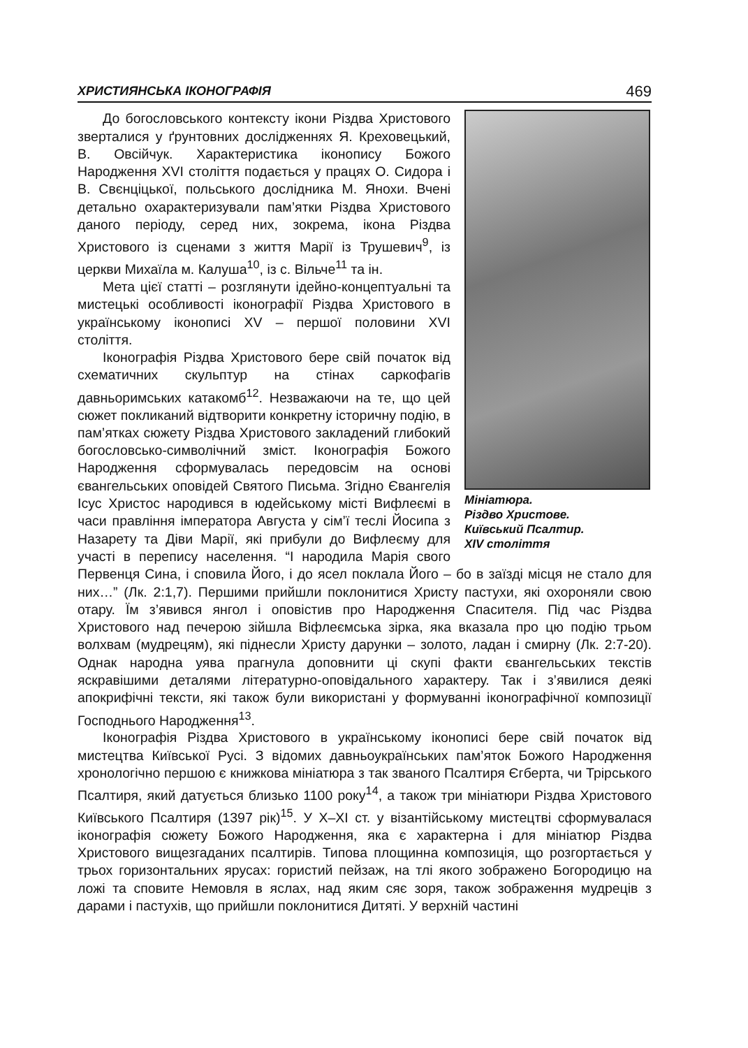ХРИСТИЯНСЬКА ІКОНОГРАФІЯ 469
Мініатюра.
Різдво Христове.
Київський Псалтир.
XIV століття
До богословського контексту ікони Різдва Христового зверталися у ґрунтовних дослідженнях Я. Креховецький, В. Овсійчук. Характеристика іконопису Божого Народження XVI століття подається у працях О. Сидора і В. Свєнціцької, польського дослідника М. Янохи. Вчені детально охарактеризували пам’ятки Різдва Христового даного періоду, серед них, зокрема, ікона Різдва Христового із сценами з життя Марії із Трушевич<sup>9</sup>, із церкви Михаїла м. Калуша<sup>10</sup>, із с. Вільче<sup>11</sup> та ін.
Мета цієї статті – розглянути ідейно-концептуальні та мистецькі особливості іконографії Різдва Христового в українському іконописі XV – першої половини XVI століття.
Іконографія Різдва Христового бере свій початок від схематичних скульптур на стінах саркофагів давньоримських катакомб<sup>12</sup>. Незважаючи на те, що цей сюжет покликаний відтворити конкретну історичну подію, в пам’ятках сюжету Різдва Христового закладений глибокий богословсько-символічний зміст. Іконографія Божого Народження сформувалась передовсім на основі євангельських оповідей Святого Письма. Згідно Євангелія Ісус Христос народився в юдейському місті Вифлеємі в часи правління імператора Августа у сім’ї теслі Йосипа з Назарету та Діви Марії, які прибули до Вифлеєму для участі в перепису населення. “І народила Марія свого Первенця Сина, і сповила Його, і до ясел поклала Його – бо в заїзді місця не стало для них…” (Лк. 2:1,7). Першими прийшли поклонитися Христу пастухи, які охороняли свою отару. Їм з’явився янгол і оповістив про Народження Спасителя. Під час Різдва Христового над печерою зійшла Віфлеємська зірка, яка вказала про цю подію трьом волхвам (мудрецям), які піднесли Христу дарунки – золото, ладан і смирну (Лк. 2:7-20). Однак народна уява прагнула доповнити ці скупі факти євангельських текстів яскравішими деталями літературно-оповідального характеру. Так і з’явилися деякі апокрифічні тексти, які також були використані у формуванні іконографічної композиції Господнього Народження<sup>13</sup>.
Іконографія Різдва Христового в українському іконописі бере свій початок від мистецтва Київської Русі. З відомих давньоукраїнських пам’яток Божого Народження хронологічно першою є книжкова мініатюра з так званого Псалтиря Єгберта, чи Трірського Псалтиря, який датується близько 1100 року<sup>14</sup>, а також три мініатюри Різдва Христового Київського Псалтиря (1397 рік)<sup>15</sup>. У X–XI ст. у візантійському мистецтві сформувалася іконографія сюжету Божого Народження, яка є характерна і для мініатюр Різдва Христового вищезгаданих псалтирів. Типова площинна композиція, що розгортається у трьох горизонтальних ярусах: гористий пейзаж, на тлі якого зображено Богородицю на ложі та сповите Немовля в яслах, над яким сяє зоря, також зображення мудреців з дарами і пастухів, що прийшли поклонитися Дитяті. У верхній частині